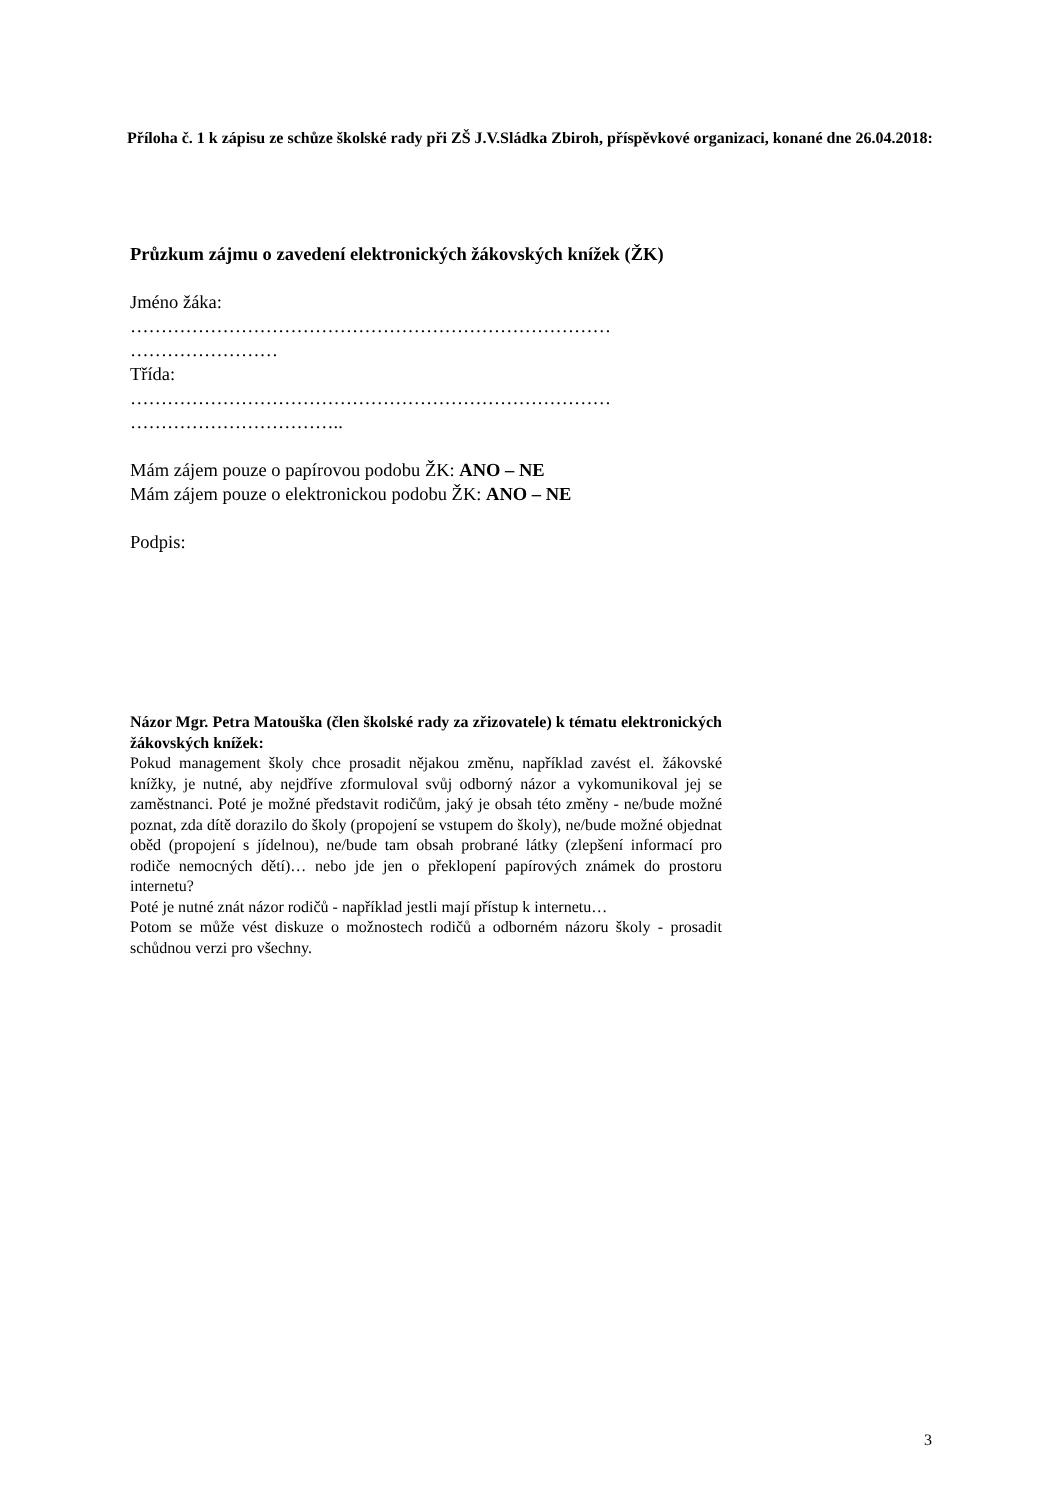Příloha č. 1 k zápisu ze schůze školské rady při ZŠ J.V.Sládka Zbiroh, příspěvkové organizaci, konané dne 26.04.2018:
Průzkum zájmu o zavedení elektronických žákovských knížek (ŽK)
Jméno žáka:
……………………………………………………………………
……………………
Třída:
……………………………………………………………………
……………………………..
Mám zájem pouze o papírovou podobu ŽK: ANO – NE
Mám zájem pouze o elektronickou podobu ŽK: ANO – NE
Podpis:
Názor Mgr. Petra Matouška (člen školské rady za zřizovatele) k tématu elektronických žákovských knížek:
Pokud management školy chce prosadit nějakou změnu, například zavést el. žákovské knížky, je nutné, aby nejdříve zformuloval svůj odborný názor a vykomunikoval jej se zaměstnanci. Poté je možné představit rodičům, jaký je obsah této změny - ne/bude možné poznat, zda dítě dorazilo do školy (propojení se vstupem do školy), ne/bude možné objednat oběd (propojení s jídelnou), ne/bude tam obsah probrané látky (zlepšení informací pro rodiče nemocných dětí)… nebo jde jen o překlopení papírových známek do prostoru internetu?
Poté je nutné znát názor rodičů - například jestli mají přístup k internetu…
Potom se může vést diskuze o možnostech rodičů a odborném názoru školy - prosadit schůdnou verzi pro všechny.
3